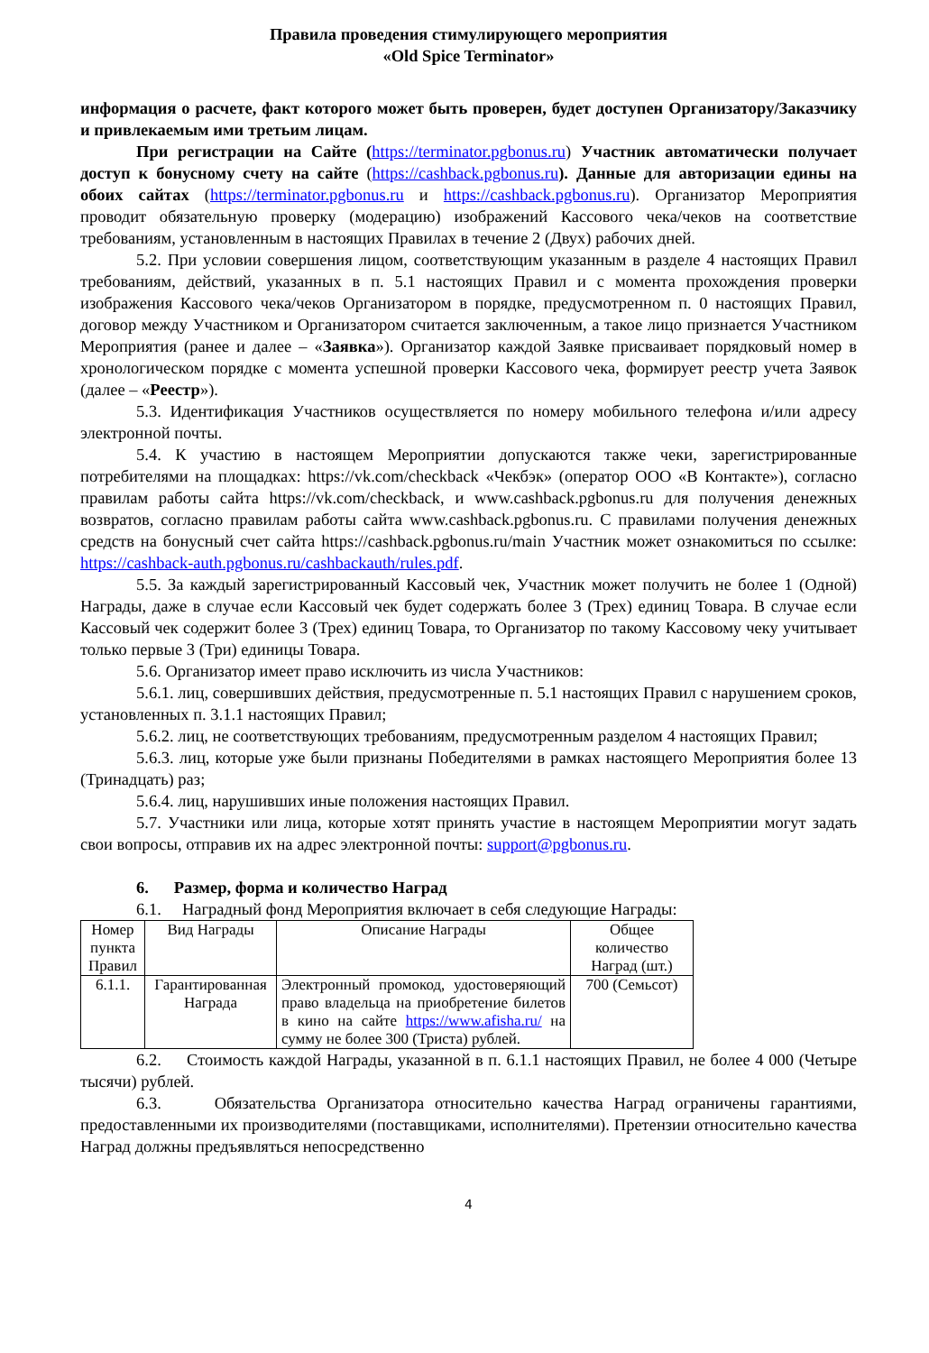Правила проведения стимулирующего мероприятия
«Old Spice Terminator»
информация о расчете, факт которого может быть проверен, будет доступен Организатору/Заказчику и привлекаемым ими третьим лицам.
При регистрации на Сайте (https://terminator.pgbonus.ru) Участник автоматически получает доступ к бонусному счету на сайте (https://cashback.pgbonus.ru). Данные для авторизации едины на обоих сайтах (https://terminator.pgbonus.ru и https://cashback.pgbonus.ru). Организатор Мероприятия проводит обязательную проверку (модерацию) изображений Кассового чека/чеков на соответствие требованиям, установленным в настоящих Правилах в течение 2 (Двух) рабочих дней.
5.2. При условии совершения лицом, соответствующим указанным в разделе 4 настоящих Правил требованиям, действий, указанных в п. 5.1 настоящих Правил и с момента прохождения проверки изображения Кассового чека/чеков Организатором в порядке, предусмотренном п. 0 настоящих Правил, договор между Участником и Организатором считается заключенным, а такое лицо признается Участником Мероприятия (ранее и далее – «Заявка»). Организатор каждой Заявке присваивает порядковый номер в хронологическом порядке с момента успешной проверки Кассового чека, формирует реестр учета Заявок (далее – «Реестр»).
5.3. Идентификация Участников осуществляется по номеру мобильного телефона и/или адресу электронной почты.
5.4. К участию в настоящем Мероприятии допускаются также чеки, зарегистрированные потребителями на площадках: https://vk.com/checkback «Чекбэк» (оператор ООО «В Контакте»), согласно правилам работы сайта https://vk.com/checkback, и www.cashback.pgbonus.ru для получения денежных возвратов, согласно правилам работы сайта www.cashback.pgbonus.ru. С правилами получения денежных средств на бонусный счет сайта https://cashback.pgbonus.ru/main Участник может ознакомиться по ссылке: https://cashback-auth.pgbonus.ru/cashbackauth/rules.pdf.
5.5. За каждый зарегистрированный Кассовый чек, Участник может получить не более 1 (Одной) Награды, даже в случае если Кассовый чек будет содержать более 3 (Трех) единиц Товара. В случае если Кассовый чек содержит более 3 (Трех) единиц Товара, то Организатор по такому Кассовому чеку учитывает только первые 3 (Три) единицы Товара.
5.6. Организатор имеет право исключить из числа Участников:
5.6.1. лиц, совершивших действия, предусмотренные п. 5.1 настоящих Правил с нарушением сроков, установленных п. 3.1.1 настоящих Правил;
5.6.2. лиц, не соответствующих требованиям, предусмотренным разделом 4 настоящих Правил;
5.6.3. лиц, которые уже были признаны Победителями в рамках настоящего Мероприятия более 13 (Тринадцать) раз;
5.6.4. лиц, нарушивших иные положения настоящих Правил.
5.7. Участники или лица, которые хотят принять участие в настоящем Мероприятии могут задать свои вопросы, отправив их на адрес электронной почты: support@pgbonus.ru.
6. Размер, форма и количество Наград
6.1. Наградный фонд Мероприятия включает в себя следующие Награды:
| Номер пункта Правил | Вид Награды | Описание Награды | Общее количество Наград (шт.) |
| --- | --- | --- | --- |
| 6.1.1. | Гарантированная Награда | Электронный промокод, удостоверяющий право владельца на приобретение билетов в кино на сайте https://www.afisha.ru/ на сумму не более 300 (Триста) рублей. | 700 (Семьсот) |
6.2. Стоимость каждой Награды, указанной в п. 6.1.1 настоящих Правил, не более 4 000 (Четыре тысячи) рублей.
6.3. Обязательства Организатора относительно качества Наград ограничены гарантиями, предоставленными их производителями (поставщиками, исполнителями). Претензии относительно качества Наград должны предъявляться непосредственно
4